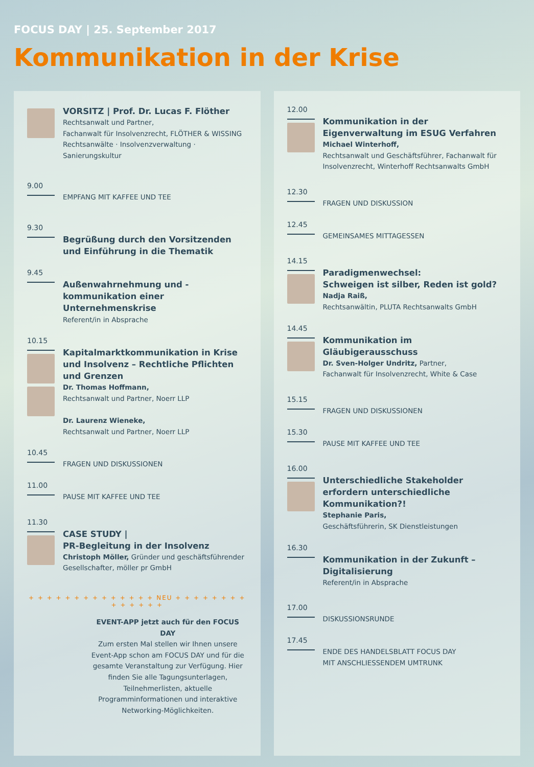FOCUS DAY | 25. September 2017
Kommunikation in der Krise
VORSITZ | Prof. Dr. Lucas F. Flöther
Rechtsanwalt und Partner,
Fachanwalt für Insolvenzrecht, FLÖTHER & WISSING
Rechtsanwälte · Insolvenzverwaltung · Sanierungskultur
9.00
EMPFANG MIT KAFFEE UND TEE
9.30
Begrüßung durch den Vorsitzenden und Einführung in die Thematik
9.45
Außenwahrnehmung und -kommunikation einer Unternehmenskrise
Referent/in in Absprache
10.15
Kapitalmarktkommunikation in Krise und Insolvenz – Rechtliche Pflichten und Grenzen
Dr. Thomas Hoffmann,
Rechtsanwalt und Partner, Noerr LLP
Dr. Laurenz Wieneke,
Rechtsanwalt und Partner, Noerr LLP
10.45
FRAGEN UND DISKUSSIONEN
11.00
PAUSE MIT KAFFEE UND TEE
11.30
CASE STUDY |
PR-Begleitung in der Insolvenz
Christoph Möller, Gründer und geschäftsführender Gesellschafter, möller pr GmbH
+ + + + + + + + + + + + + + NEU + + + + + + + + + + + + + +
EVENT-APP jetzt auch für den FOCUS DAY
Zum ersten Mal stellen wir Ihnen unsere Event-App schon am FOCUS DAY und für die gesamte Veranstaltung zur Verfügung. Hier finden Sie alle Tagungsunterlagen, Teilnehmerlisten, aktuelle Programminformationen und interaktive Networking-Möglichkeiten.
12.00
Kommunikation in der Eigenverwaltung im ESUG Verfahren
Michael Winterhoff,
Rechtsanwalt und Geschäftsführer, Fachanwalt für Insolvenzrecht, Winterhoff Rechtsanwalts GmbH
12.30
FRAGEN UND DISKUSSION
12.45
GEMEINSAMES MITTAGESSEN
14.15
Paradigmenwechsel:
Schweigen ist silber, Reden ist gold?
Nadja Raiß,
Rechtsanwältin, PLUTA Rechtsanwalts GmbH
14.45
Kommunikation im Gläubigerausschuss
Dr. Sven-Holger Undritz, Partner,
Fachanwalt für Insolvenzrecht, White & Case
15.15
FRAGEN UND DISKUSSIONEN
15.30
PAUSE MIT KAFFEE UND TEE
16.00
Unterschiedliche Stakeholder erfordern unterschiedliche Kommunikation?!
Stephanie Paris,
Geschäftsführerin, SK Dienstleistungen
16.30
Kommunikation in der Zukunft – Digitalisierung
Referent/in in Absprache
17.00
DISKUSSIONSRUNDE
17.45
ENDE DES HANDELSBLATT FOCUS DAY
MIT ANSCHLIESSENDEM UMTRUNK